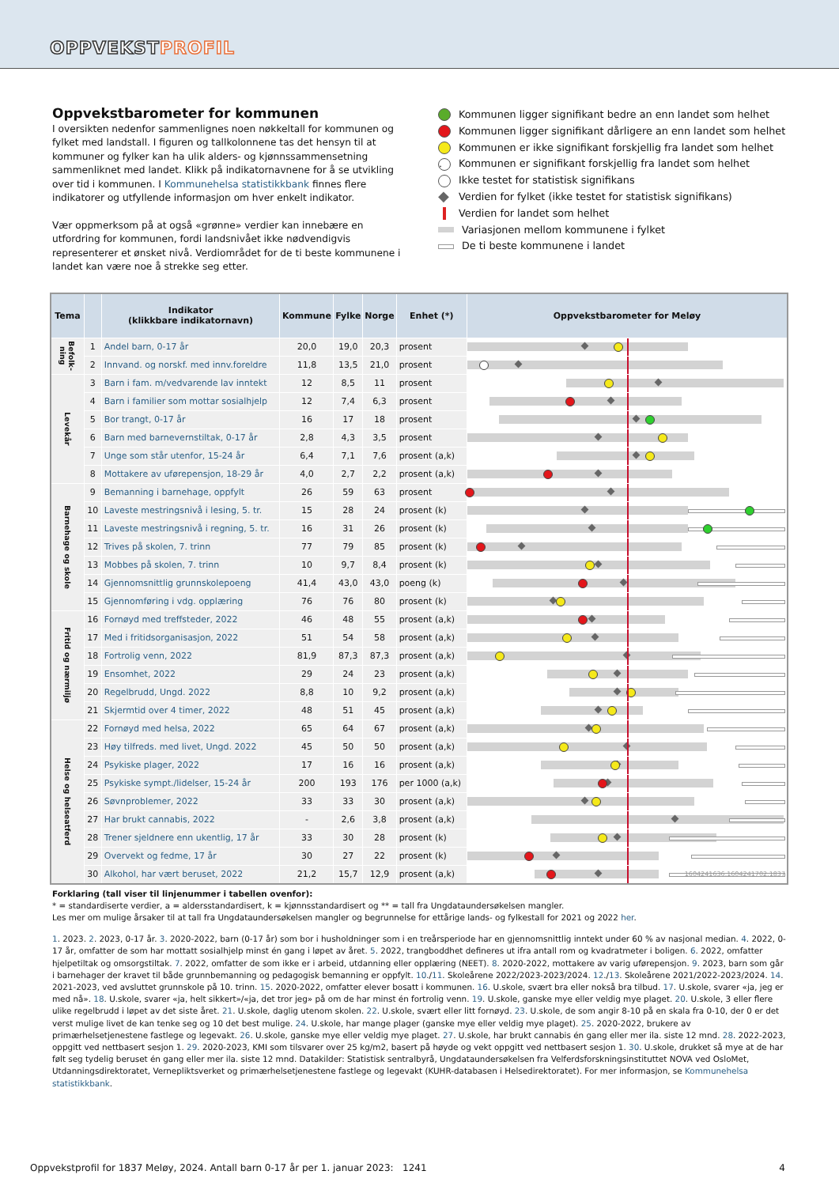OPPVEKSTPROFIL
Oppvekstbarometer for kommunen
I oversikten nedenfor sammenlignes noen nøkkeltall for kommunen og fylket med landstall. I figuren og tallkolonnene tas det hensyn til at kommuner og fylker kan ha ulik alders- og kjønnssammensetning sammenliknet med landet. Klikk på indikatornavnene for å se utvikling over tid i kommunen. I Kommunehelsa statistikkbank finnes flere indikatorer og utfyllende informasjon om hver enkelt indikator.
Vær oppmerksom på at også «grønne» verdier kan innebære en utfordring for kommunen, fordi landsnivået ikke nødvendigvis representerer et ønsket nivå. Verdiområdet for de ti beste kommunene i landet kan være noe å strekke seg etter.
Kommunen ligger signifikant bedre an enn landet som helhet
Kommunen ligger signifikant dårligere an enn landet som helhet
Kommunen er ikke signifikant forskjellig fra landet som helhet
· Kommunen er signifikant forskjellig fra landet som helhet
Ikke testet for statistisk signifikans
◆ Verdien for fylket (ikke testet for statistisk signifikans)
Verdien for landet som helhet
Variasjonen mellom kommunene i fylket
De ti beste kommunene i landet
| Tema | | Indikator (klikkbare indikatornavn) | Kommune | Fylke | Norge | Enhet (*) | Oppvekstbarometer for Meløy |
| --- | --- | --- | --- | --- | --- | --- | --- |
| Befolk-ning | 1 | Andel barn, 0-17 år | 20,0 | 19,0 | 20,3 | prosent | |
| | 2 | Innvand. og norskf. med innv.foreldre | 11,8 | 13,5 | 21,0 | prosent | |
| Levekår | 3 | Barn i fam. m/vedvarende lav inntekt | 12 | 8,5 | 11 | prosent | |
| | 4 | Barn i familier som mottar sosialhjelp | 12 | 7,4 | 6,3 | prosent | |
| | 5 | Bor trangt, 0-17 år | 16 | 17 | 18 | prosent | |
| | 6 | Barn med barnevernstiltak, 0-17 år | 2,8 | 4,3 | 3,5 | prosent | |
| | 7 | Unge som står utenfor, 15-24 år | 6,4 | 7,1 | 7,6 | prosent (a,k) | |
| | 8 | Mottakere av uførepensjon, 18-29 år | 4,0 | 2,7 | 2,2 | prosent (a,k) | |
| Barnehage og skole | 9 | Bemanning i barnehage, oppfylt | 26 | 59 | 63 | prosent | |
| | 10 | Laveste mestringsnivå i lesing, 5. tr. | 15 | 28 | 24 | prosent (k) | |
| | 11 | Laveste mestringsnivå i regning, 5. tr. | 16 | 31 | 26 | prosent (k) | |
| | 12 | Trives på skolen, 7. trinn | 77 | 79 | 85 | prosent (k) | |
| | 13 | Mobbes på skolen, 7. trinn | 10 | 9,7 | 8,4 | prosent (k) | |
| | 14 | Gjennomsnittlig grunnskolepoeng | 41,4 | 43,0 | 43,0 | poeng (k) | |
| | 15 | Gjennomføring i vdg. opplæring | 76 | 76 | 80 | prosent (k) | |
| Fritid og nærmiljø | 16 | Fornøyd med treffsteder, 2022 | 46 | 48 | 55 | prosent (a,k) | |
| | 17 | Med i fritidsorganisasjon, 2022 | 51 | 54 | 58 | prosent (a,k) | |
| | 18 | Fortrolig venn, 2022 | 81,9 | 87,3 | 87,3 | prosent (a,k) | |
| | 19 | Ensomhet, 2022 | 29 | 24 | 23 | prosent (a,k) | |
| | 20 | Regelbrudd, Ungd. 2022 | 8,8 | 10 | 9,2 | prosent (a,k) | |
| | 21 | Skjermtid over 4 timer, 2022 | 48 | 51 | 45 | prosent (a,k) | |
| Helse og helseatferd | 22 | Fornøyd med helsa, 2022 | 65 | 64 | 67 | prosent (a,k) | |
| | 23 | Høy tilfreds. med livet, Ungd. 2022 | 45 | 50 | 50 | prosent (a,k) | |
| | 24 | Psykiske plager, 2022 | 17 | 16 | 16 | prosent (a,k) | |
| | 25 | Psykiske sympt./lidelser, 15-24 år | 200 | 193 | 176 | per 1000 (a,k) | |
| | 26 | Søvnproblemer, 2022 | 33 | 33 | 30 | prosent (a,k) | |
| | 27 | Har brukt cannabis, 2022 | - | 2,6 | 3,8 | prosent (a,k) | |
| | 28 | Trener sjeldnere enn ukentlig, 17 år | 33 | 30 | 28 | prosent (k) | |
| | 29 | Overvekt og fedme, 17 år | 30 | 27 | 22 | prosent (k) | |
| | 30 | Alkohol, har vært beruset, 2022 | 21,2 | 15,7 | 12,9 | prosent (a,k) | 1604241636.1604241702.1837 |
Forklaring (tall viser til linjenummer i tabellen ovenfor):
* = standardiserte verdier, a = aldersstandardisert, k = kjønnsstandardisert og ** = tall fra Ungdataundersøkelsen mangler.
Les mer om mulige årsaker til at tall fra Ungdataundersøkelsen mangler og begrunnelse for ettårige lands- og fylkestall for 2021 og 2022 her.
1. 2023. 2. 2023, 0-17 år. 3. 2020-2022, barn (0-17 år) som bor i husholdninger som i en treårsperiode har en gjennomsnittlig inntekt under 60 % av nasjonal median. 4. 2022, 0-17 år, omfatter de som har mottatt sosialhjelp minst én gang i løpet av året. 5. 2022, trangboddhet defineres ut ifra antall rom og kvadratmeter i boligen. 6. 2022, omfatter hjelpetiltak og omsorgstiltak. 7. 2022, omfatter de som ikke er i arbeid, utdanning eller opplæring (NEET). 8. 2020-2022, mottakere av varig uførepensjon. 9. 2023, barn som går i barnehager der kravet til både grunnbemanning og pedagogisk bemanning er oppfylt. 10./11. Skoleårene 2022/2023-2023/2024. 12./13. Skoleårene 2021/2022-2023/2024. 14. 2021-2023, ved avsluttet grunnskole på 10. trinn. 15. 2020-2022, omfatter elever bosatt i kommunen. 16. U.skole, svært bra eller nokså bra tilbud. 17. U.skole, svarer «ja, jeg er med nå». 18. U.skole, svarer «ja, helt sikkert»/«ja, det tror jeg» på om de har minst én fortrolig venn. 19. U.skole, ganske mye eller veldig mye plaget. 20. U.skole, 3 eller flere ulike regelbrudd i løpet av det siste året. 21. U.skole, daglig utenom skolen. 22. U.skole, svært eller litt fornøyd. 23. U.skole, de som angir 8-10 på en skala fra 0-10, der 0 er det verst mulige livet de kan tenke seg og 10 det best mulige. 24. U.skole, har mange plager (ganske mye eller veldig mye plaget). 25. 2020-2022, brukere av primærhelsetjenestene fastlege og legevakt. 26. U.skole, ganske mye eller veldig mye plaget. 27. U.skole, har brukt cannabis én gang eller mer ila. siste 12 mnd. 28. 2022-2023, oppgitt ved nettbasert sesjon 1. 29. 2020-2023, KMI som tilsvarer over 25 kg/m2, basert på høyde og vekt oppgitt ved nettbasert sesjon 1. 30. U.skole, drukket så mye at de har følt seg tydelig beruset én gang eller mer ila. siste 12 mnd. Datakilder: Statistisk sentralbyrå, Ungdataundersøkelsen fra Velferdsforskningsinstituttet NOVA ved OsloMet, Utdanningsdirektoratet, Vernepliktsverket og primærhelsetjenestene fastlege og legevakt (KUHR-databasen i Helsedirektoratet). For mer informasjon, se Kommunehelsa statistikkbank.
Oppvekstprofil for 1837 Meløy, 2024. Antall barn 0-17 år per 1. januar 2023: 1241 4